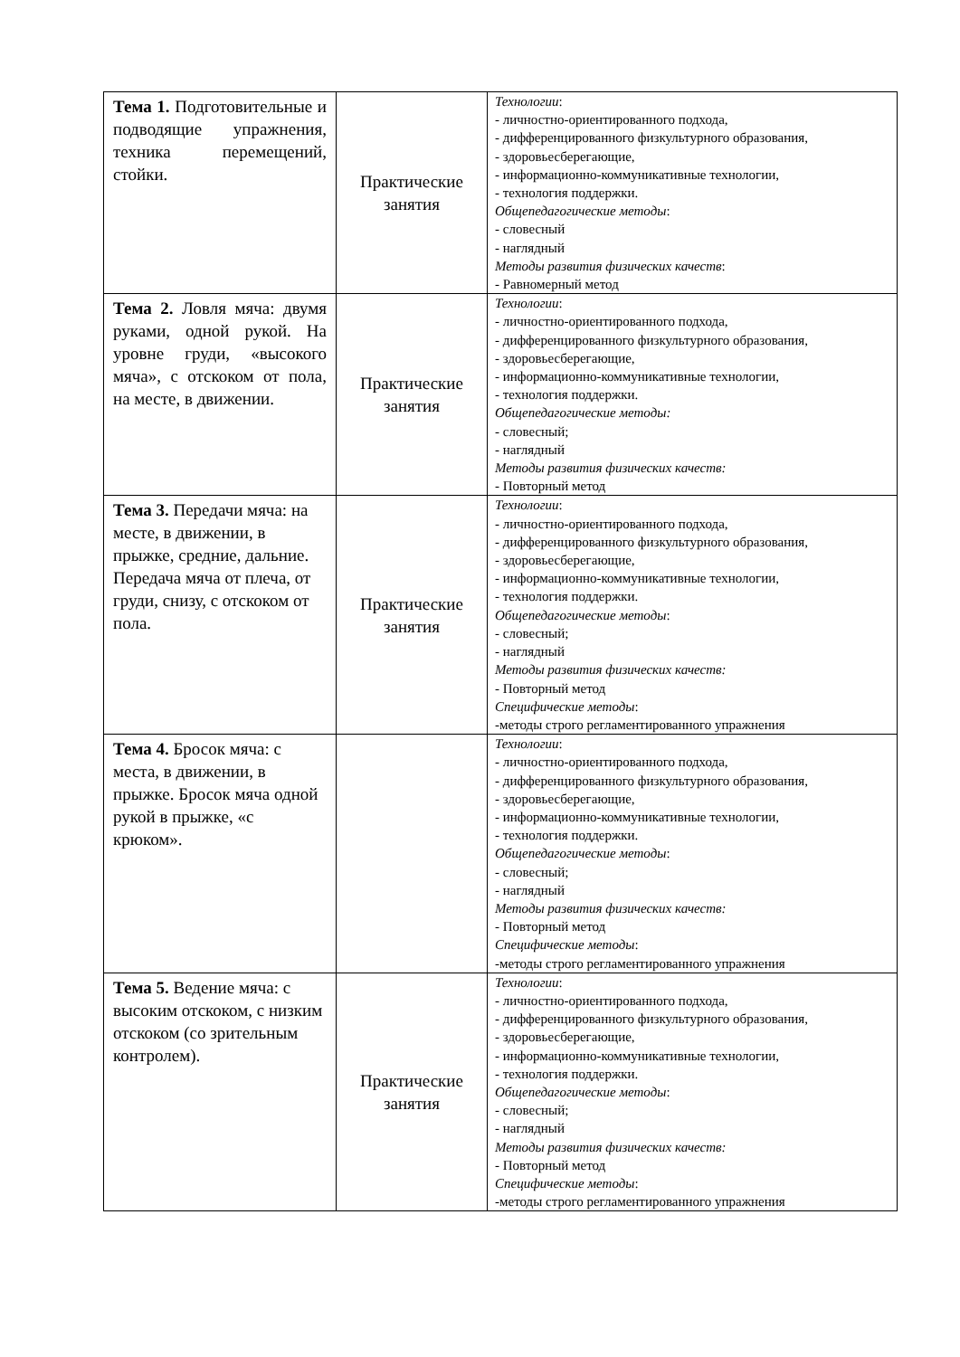| Тема 1. Подготовительные и подводящие упражнения, техника перемещений, стойки. | Практические занятия | Технологии : - личностно-ориентированного подхода, - дифференцированного физкультурного образования, - здоровьесберегающие, - информационно-коммуникативные технологии, - технология поддержки. Общепедагогические методы : - словесный - наглядный Методы развития физических качеств : - Равномерный метод |
| Тема 2. Ловля мяча: двумя руками, одной рукой. На уровне груди, «высокого мяча», с отскоком от пола, на месте, в движении. | Практические занятия | Технологии : - личностно-ориентированного подхода, - дифференцированного физкультурного образования, - здоровьесберегающие, - информационно-коммуникативные технологии, - технология поддержки. Общепедагогические методы: - словесный; - наглядный Методы развития физических качеств: - Повторный метод |
| Тема 3. Передачи мяча: на месте, в движении, в прыжке, средние, дальние. Передача мяча от плеча, от груди, снизу, с отскоком от пола. | Практические занятия | Технологии : - личностно-ориентированного подхода, - дифференцированного физкультурного образования, - здоровьесберегающие, - информационно-коммуникативные технологии, - технология поддержки. Общепедагогические методы : - словесный; - наглядный Методы развития физических качеств: - Повторный метод Специфические методы : -методы строго регламентированного упражнения |
| Тема 4. Бросок мяча: с места, в движении, в прыжке. Бросок мяча одной рукой в прыжке, «с крюком». | | Технологии : - личностно-ориентированного подхода, - дифференцированного физкультурного образования, - здоровьесберегающие, - информационно-коммуникативные технологии, - технология поддержки. Общепедагогические методы : - словесный; - наглядный Методы развития физических качеств: - Повторный метод Специфические методы : -методы строго регламентированного упражнения |
| Тема 5. Ведение мяча: с высоким отскоком, с низким отскоком (со зрительным контролем). | Практические занятия | Технологии : - личностно-ориентированного подхода, - дифференцированного физкультурного образования, - здоровьесберегающие, - информационно-коммуникативные технологии, - технология поддержки. Общепедагогические методы : - словесный; - наглядный Методы развития физических качеств: - Повторный метод Специфические методы : -методы строго регламентированного упражнения |